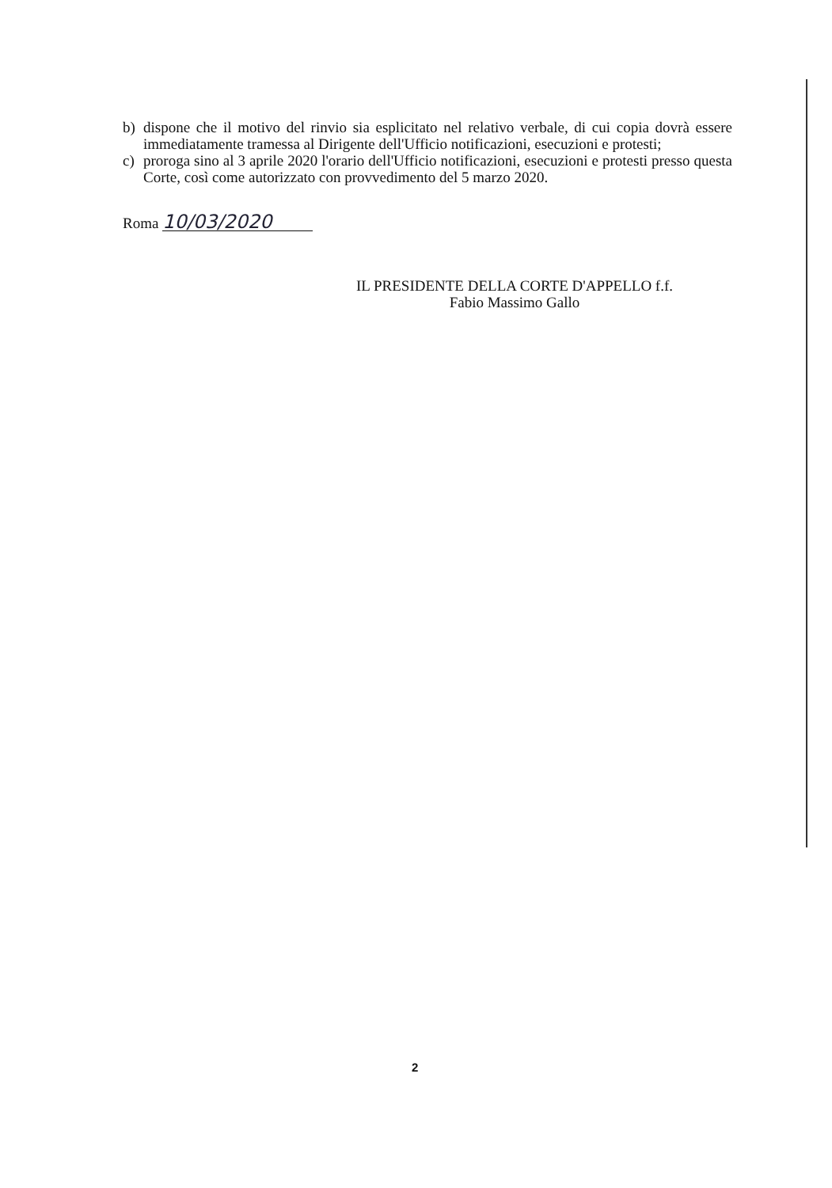b) dispone che il motivo del rinvio sia esplicitato nel relativo verbale, di cui copia dovrà essere immediatamente tramessa al Dirigente dell'Ufficio notificazioni, esecuzioni e protesti;
c) proroga sino al 3 aprile 2020 l'orario dell'Ufficio notificazioni, esecuzioni e protesti presso questa Corte, così come autorizzato con provvedimento del 5 marzo 2020.
Roma 10/03/2020
IL PRESIDENTE DELLA CORTE D'APPELLO f.f.
Fabio Massimo Gallo
2